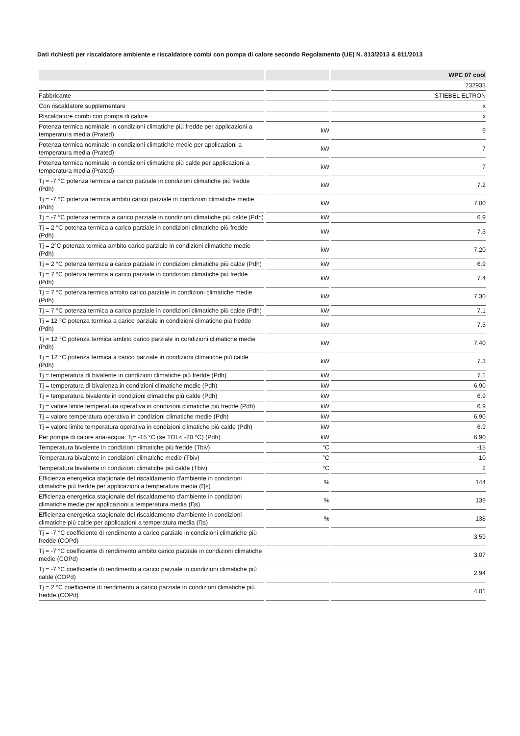Dati richiesti per riscaldatore ambiente e riscaldatore combi con pompa di calore secondo Regolamento (UE) N. 813/2013 & 811/2013
| | | WPC 07 cool |
| --- | --- | --- |
| | | 232933 |
| Fabbricante | | STIEBEL ELTRON |
| Con riscaldatore supplementare | | x |
| Riscaldatore combi con pompa di calore | | x |
| Potenza termica nominale in condizioni climatiche più fredde per applicazioni a temperatura media (Prated) | kW | 9 |
| Potenza termica nominale in condizioni climatiche medie per applicazioni a temperatura media (Prated) | kW | 7 |
| Potenza termica nominale in condizioni climatiche più calde per applicazioni a temperatura media (Prated) | kW | 7 |
| Tj = -7 °C potenza termica a carico parziale in condizioni climatiche più fredde (Pdh) | kW | 7.2 |
| Tj = -7 °C potenza termica ambito carico parziale in condizioni climatiche medie (Pdh) | kW | 7.00 |
| Tj = -7 °C potenza termica a carico parziale in condizioni climatiche più calde (Pdh) | kW | 6.9 |
| Tj = 2 °C potenza termica a carico parziale in condizioni climatiche più fredde (Pdh) | kW | 7.3 |
| Tj = 2°C potenza termica ambito carico parziale in condizioni climatiche medie (Pdh) | kW | 7.20 |
| Tj = 2 °C potenza termica a carico parziale in condizioni climatiche più calde (Pdh) | kW | 6.9 |
| Tj = 7 °C potenza termica a carico parziale in condizioni climatiche più fredde (Pdh) | kW | 7.4 |
| Tj = 7 °C potenza termica ambito carico parziale in condizioni climatiche medie (Pdh) | kW | 7.30 |
| Tj = 7 °C potenza termica a carico parziale in condizioni climatiche più calde (Pdh) | kW | 7.1 |
| Tj = 12 °C potenza termica a carico parziale in condizioni climatiche più fredde (Pdh) | kW | 7.5 |
| Tj = 12 °C potenza termica ambito carico parziale in condizioni climatiche medie (Pdh) | kW | 7.40 |
| Tj = 12 °C potenza termica a carico parziale in condizioni climatiche più calde (Pdh) | kW | 7.3 |
| Tj = temperatura di bivalente in condizioni climatiche più fredde (Pdh) | kW | 7.1 |
| Tj = temperatura di bivalenza in condizioni climatiche medie (Pdh) | kW | 6.90 |
| Tj = temperatura bivalente in condizioni climatiche più calde (Pdh) | kW | 6.9 |
| Tj = valore limite temperatura operativa in condizioni climatiche più fredde (Pdh) | kW | 6.9 |
| Tj = valore temperatura operativa in condizioni climatiche medie (Pdh) | kW | 6.90 |
| Tj = valore limite temperatura operativa in condizioni climatiche più calde (Pdh) | kW | 6.9 |
| Per pompe di calore aria-acqua: Tj= -15 °C (se TOL< -20 °C) (Pdh) | kW | 6.90 |
| Temperatura bivalente in condizioni climatiche più fredde (Tbiv) | °C | -15 |
| Temperatura bivalente in condizioni climatiche medie (Tbiv) | °C | -10 |
| Temperatura bivalente in condizioni climatiche più calde (Tbiv) | °C | 2 |
| Efficienza energetica stagionale del riscaldamento d'ambiente in condizioni climatiche più fredde per applicazioni a temperatura media (Ƞs) | % | 144 |
| Efficienza energetica stagionale del riscaldamento d'ambiente in condizioni climatiche medie per applicazioni a temperatura media (Ƞs) | % | 139 |
| Efficienza energetica stagionale del riscaldamento d'ambiente in condizioni climatiche più calde per applicazioni a temperatura media (Ƞs) | % | 138 |
| Tj = -7 °C coefficiente di rendimento a carico parziale in condizioni climatiche più fredde (COPd) | | 3.59 |
| Tj = -7 °C coefficiente di rendimento ambito carico parziale in condizioni climatiche medie (COPd) | | 3.07 |
| Tj = -7 °C coefficiente di rendimento a carico parziale in condizioni climatiche più calde (COPd) | | 2.94 |
| Tj = 2 °C coefficiente di rendimento a carico parziale in condizioni climatiche più fredde (COPd) | | 4.01 |